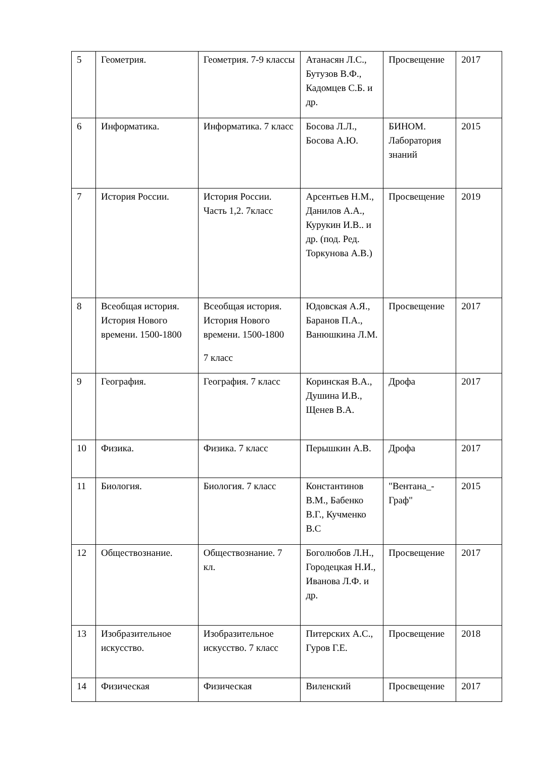| 5 | Геометрия. | Геометрия. 7-9 классы | Атанасян Л.С., Бутузов В.Ф., Кадомцев С.Б. и др. | Просвещение | 2017 |
| 6 | Информатика. | Информатика. 7 класс | Босова Л.Л., Босова А.Ю. | БИНОМ. Лаборатория знаний | 2015 |
| 7 | История России. | История России. Часть 1,2. 7класс | Арсентьев Н.М., Данилов А.А., Курукин И.В.. и др. (под. Ред. Торкунова А.В.) | Просвещение | 2019 |
| 8 | Всеобщая история. История Нового времени. 1500-1800 | Всеобщая история. История Нового времени. 1500-1800 7 класс | Юдовская А.Я., Баранов П.А., Ванюшкина Л.М. | Просвещение | 2017 |
| 9 | География. | География. 7 класс | Коринская В.А., Душина И.В., Щенев В.А. | Дрофа | 2017 |
| 10 | Физика. | Физика. 7 класс | Перышкин А.В. | Дрофа | 2017 |
| 11 | Биология. | Биология. 7 класс | Константинов В.М., Бабенко В.Г., Кучменко В.С | "Вентана_-Граф" | 2015 |
| 12 | Обществознание. | Обществознание. 7 кл. | Боголюбов Л.Н., Городецкая Н.И., Иванова Л.Ф. и др. | Просвещение | 2017 |
| 13 | Изобразительное искусство. | Изобразительное искусство. 7 класс | Питерских А.С., Гуров Г.Е. | Просвещение | 2018 |
| 14 | Физическая | Физическая | Виленский | Просвещение | 2017 |